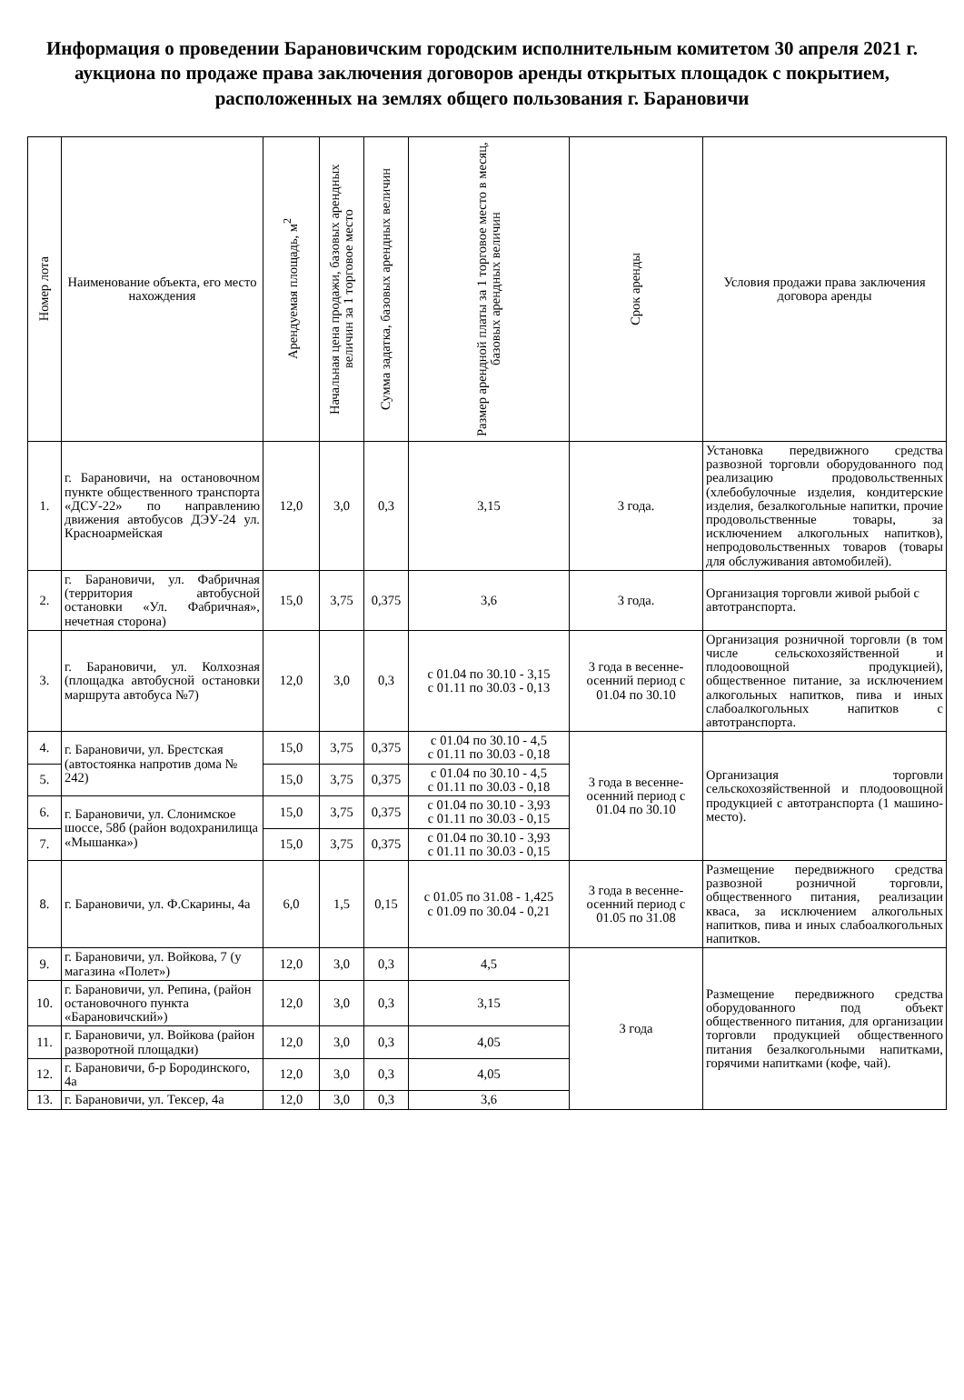Информация о проведении Барановичским городским исполнительным комитетом 30 апреля 2021 г. аукциона по продаже права заключения договоров аренды открытых площадок с покрытием, расположенных на землях общего пользования г. Барановичи
| Номер лота | Наименование объекта, его место нахождения | Арендуемая площадь, м<sup>2</sup> | Начальная цена продажи, базовых арендных величин за 1 торговое место | Сумма задатка, базовых арендных величин | Размер арендной платы за 1 торговое место в месяц, базовых арендных величин | Срок аренды | Условия продажи права заключения договора аренды |
| --- | --- | --- | --- | --- | --- | --- | --- |
| 1. | г. Барановичи, на остановочном пункте общественного транспорта «ДСУ-22» по направлению движения автобусов ДЭУ-24 ул. Красноармейская | 12,0 | 3,0 | 0,3 | 3,15 | 3 года. | Установка передвижного средства развозной торговли оборудованного под реализацию продовольственных (хлебобулочные изделия, кондитерские изделия, безалкогольные напитки, прочие продовольственные товары, за исключением алкогольных напитков), непродовольственных товаров (товары для обслуживания автомобилей). |
| 2. | г. Барановичи, ул. Фабричная (территория автобусной остановки «Ул. Фабричная», нечетная сторона) | 15,0 | 3,75 | 0,375 | 3,6 | 3 года. | Организация торговли живой рыбой с автотранспорта. |
| 3. | г. Барановичи, ул. Колхозная (площадка автобусной остановки маршрута автобуса №7) | 12,0 | 3,0 | 0,3 | с 01.04 по 30.10 - 3,15 с 01.11 по 30.03 - 0,13 | 3 года в весенне-осенний период с 01.04 по 30.10 | Организация розничной торговли (в том числе сельскохозяйственной и плодоовощной продукцией), общественное питание, за исключением алкогольных напитков, пива и иных слабоалкогольных напитков с автотранспорта. |
| 4. | г. Барановичи, ул. Брестская (автостоянка напротив дома № 242) | 15,0 | 3,75 | 0,375 | с 01.04 по 30.10 - 4,5 с 01.11 по 30.03 - 0,18 | 3 года в весенне-осенний период с 01.04 по 30.10 | Организация торговли сельскохозяйственной и плодоовощной продукцией с автотранспорта (1 машино-место). |
| 5. | | 15,0 | 3,75 | 0,375 | с 01.04 по 30.10 - 4,5 с 01.11 по 30.03 - 0,18 | | |
| 6. | г. Барановичи, ул. Слонимское шоссе, 58б (район водохранилища «Мышанка») | 15,0 | 3,75 | 0,375 | с 01.04 по 30.10 - 3,93 с 01.11 по 30.03 - 0,15 | | |
| 7. | | 15,0 | 3,75 | 0,375 | с 01.04 по 30.10 - 3,93 с 01.11 по 30.03 - 0,15 | | |
| 8. | г. Барановичи, ул. Ф.Скарины, 4а | 6,0 | 1,5 | 0,15 | с 01.05 по 31.08 - 1,425 с 01.09 по 30.04 - 0,21 | 3 года в весенне-осенний период с 01.05 по 31.08 | Размещение передвижного средства развозной розничной торговли, общественного питания, реализации кваса, за исключением алкогольных напитков, пива и иных слабоалкогольных напитков. |
| 9. | г. Барановичи, ул. Войкова, 7 (у магазина «Полет») | 12,0 | 3,0 | 0,3 | 4,5 | 3 года | Размещение передвижного средства оборудованного под объект общественного питания, для организации торговли продукцией общественного питания безалкогольными напитками, горячими напитками (кофе, чай). |
| 10. | г. Барановичи, ул. Репина, (район остановочного пункта «Барановичский») | 12,0 | 3,0 | 0,3 | 3,15 | | |
| 11. | г. Барановичи, ул. Войкова (район разворотной площадки) | 12,0 | 3,0 | 0,3 | 4,05 | | |
| 12. | г. Барановичи, б-р Бородинского, 4а | 12,0 | 3,0 | 0,3 | 4,05 | | |
| 13. | г. Барановичи, ул. Тексер, 4а | 12,0 | 3,0 | 0,3 | 3,6 | | |